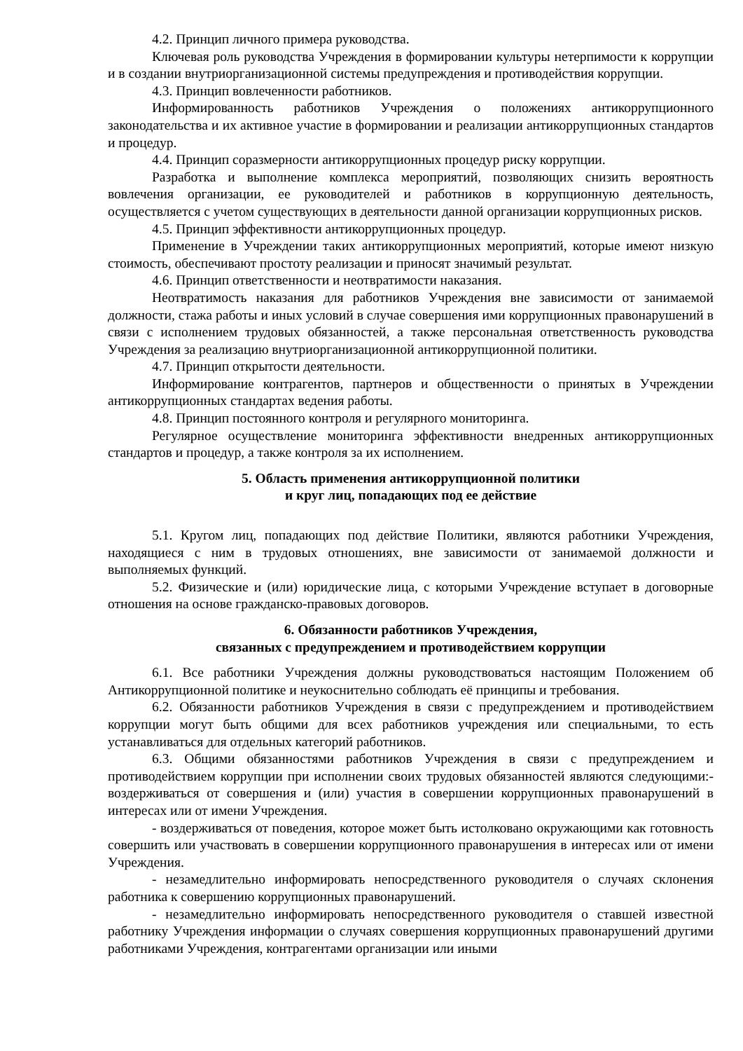4.2. Принцип личного примера руководства.
Ключевая роль руководства Учреждения в формировании культуры нетерпимости к коррупции и в создании внутриорганизационной системы предупреждения и противодействия коррупции.
4.3. Принцип вовлеченности работников.
Информированность работников Учреждения о положениях антикоррупционного законодательства и их активное участие в формировании и реализации антикоррупционных стандартов и процедур.
4.4. Принцип соразмерности антикоррупционных процедур риску коррупции.
Разработка и выполнение комплекса мероприятий, позволяющих снизить вероятность вовлечения организации, ее руководителей и работников в коррупционную деятельность, осуществляется с учетом существующих в деятельности данной организации коррупционных рисков.
4.5. Принцип эффективности антикоррупционных процедур.
Применение в Учреждении таких антикоррупционных мероприятий, которые имеют низкую стоимость, обеспечивают простоту реализации и приносят значимый результат.
4.6. Принцип ответственности и неотвратимости наказания.
Неотвратимость наказания для работников Учреждения вне зависимости от занимаемой должности, стажа работы и иных условий в случае совершения ими коррупционных правонарушений в связи с исполнением трудовых обязанностей, а также персональная ответственность руководства Учреждения за реализацию внутриорганизационной антикоррупционной политики.
4.7. Принцип открытости деятельности.
Информирование контрагентов, партнеров и общественности о принятых в Учреждении антикоррупционных стандартах ведения работы.
4.8. Принцип постоянного контроля и регулярного мониторинга.
Регулярное осуществление мониторинга эффективности внедренных антикоррупционных стандартов и процедур, а также контроля за их исполнением.
5. Область применения антикоррупционной политики
и круг лиц, попадающих под ее действие
5.1. Кругом лиц, попадающих под действие Политики, являются работники Учреждения, находящиеся с ним в трудовых отношениях, вне зависимости от занимаемой должности и выполняемых функций.
5.2. Физические и (или) юридические лица, с которыми Учреждение вступает в договорные отношения на основе гражданско-правовых договоров.
6. Обязанности работников Учреждения,
связанных с предупреждением и противодействием коррупции
6.1. Все работники Учреждения должны руководствоваться настоящим Положением об Антикоррупционной политике и неукоснительно соблюдать её принципы и требования.
6.2. Обязанности работников Учреждения в связи с предупреждением и противодействием коррупции могут быть общими для всех работников учреждения или специальными, то есть устанавливаться для отдельных категорий работников.
6.3. Общими обязанностями работников Учреждения в связи с предупреждением и противодействием коррупции при исполнении своих трудовых обязанностей являются следующими:- воздерживаться от совершения и (или) участия в совершении коррупционных правонарушений в интересах или от имени Учреждения.
- воздерживаться от поведения, которое может быть истолковано окружающими как готовность совершить или участвовать в совершении коррупционного правонарушения в интересах или от имени Учреждения.
- незамедлительно информировать непосредственного руководителя о случаях склонения работника к совершению коррупционных правонарушений.
- незамедлительно информировать непосредственного руководителя о ставшей известной работнику Учреждения информации о случаях совершения коррупционных правонарушений другими работниками Учреждения, контрагентами организации или иными